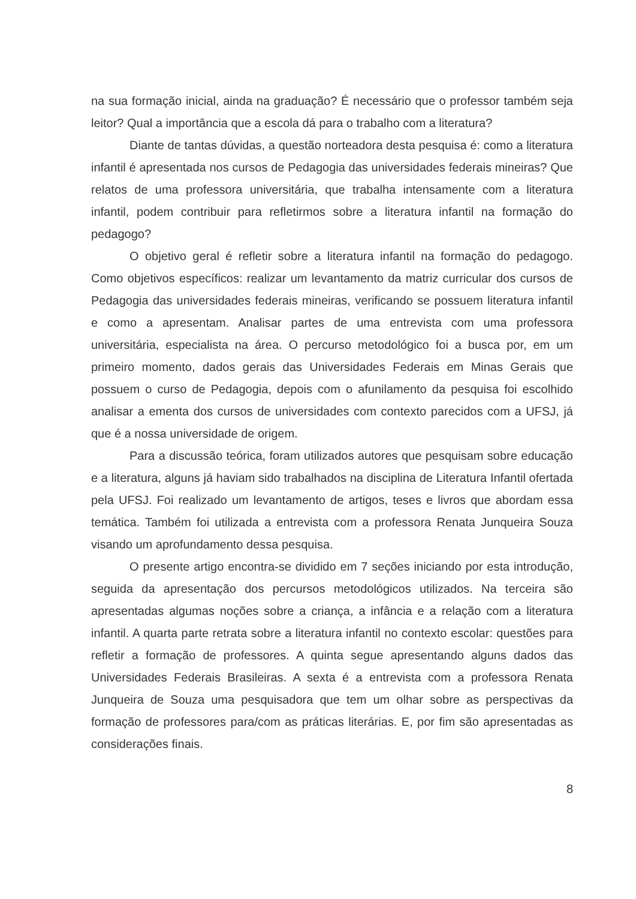na sua formação inicial, ainda na graduação? É necessário que o professor também seja leitor? Qual a importância que a escola dá para o trabalho com a literatura?
Diante de tantas dúvidas, a questão norteadora desta pesquisa é: como a literatura infantil é apresentada nos cursos de Pedagogia das universidades federais mineiras? Que relatos de uma professora universitária, que trabalha intensamente com a literatura infantil, podem contribuir para refletirmos sobre a literatura infantil na formação do pedagogo?
O objetivo geral é refletir sobre a literatura infantil na formação do pedagogo. Como objetivos específicos: realizar um levantamento da matriz curricular dos cursos de Pedagogia das universidades federais mineiras, verificando se possuem literatura infantil e como a apresentam. Analisar partes de uma entrevista com uma professora universitária, especialista na área. O percurso metodológico foi a busca por, em um primeiro momento, dados gerais das Universidades Federais em Minas Gerais que possuem o curso de Pedagogia, depois com o afunilamento da pesquisa foi escolhido analisar a ementa dos cursos de universidades com contexto parecidos com a UFSJ, já que é a nossa universidade de origem.
Para a discussão teórica, foram utilizados autores que pesquisam sobre educação e a literatura, alguns já haviam sido trabalhados na disciplina de Literatura Infantil ofertada pela UFSJ. Foi realizado um levantamento de artigos, teses e livros que abordam essa temática. Também foi utilizada a entrevista com a professora Renata Junqueira Souza visando um aprofundamento dessa pesquisa.
O presente artigo encontra-se dividido em 7 seções iniciando por esta introdução, seguida da apresentação dos percursos metodológicos utilizados. Na terceira são apresentadas algumas noções sobre a criança, a infância e a relação com a literatura infantil. A quarta parte retrata sobre a literatura infantil no contexto escolar: questões para refletir a formação de professores. A quinta segue apresentando alguns dados das Universidades Federais Brasileiras. A sexta é a entrevista com a professora Renata Junqueira de Souza uma pesquisadora que tem um olhar sobre as perspectivas da formação de professores para/com as práticas literárias. E, por fim são apresentadas as considerações finais.
8